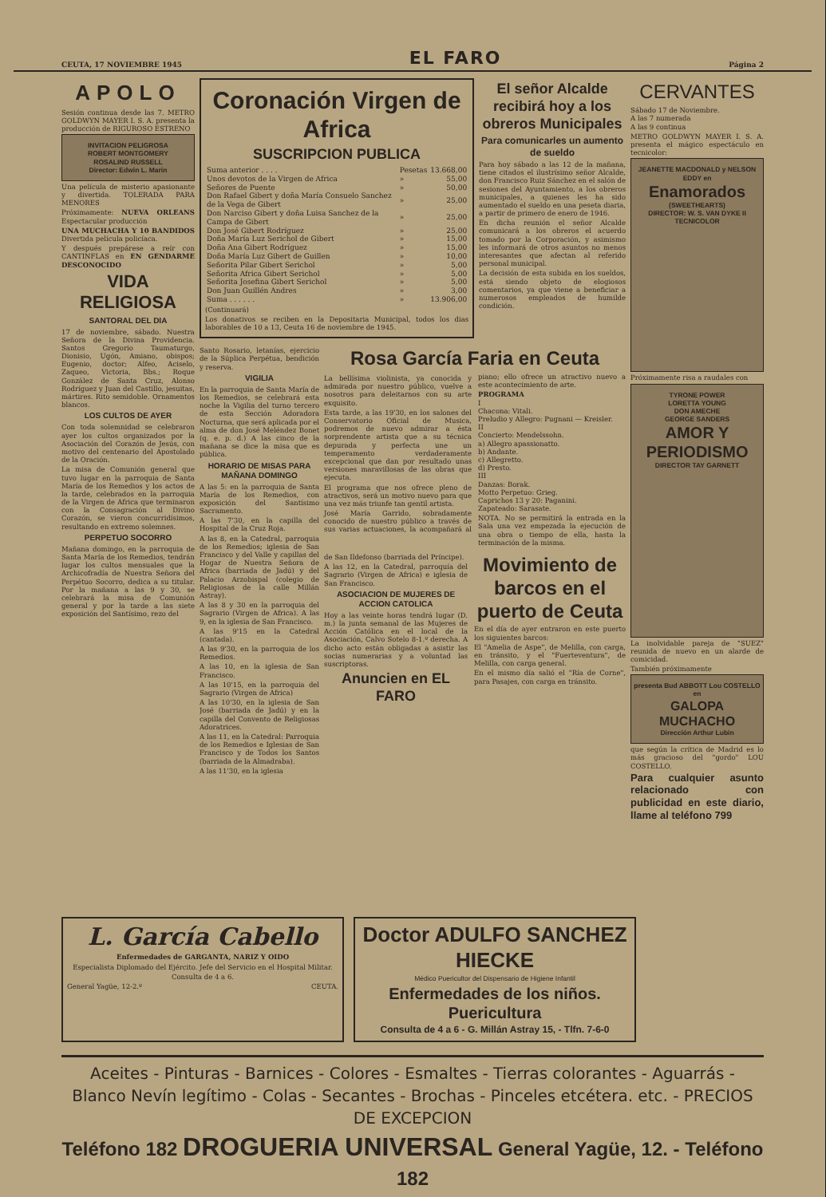CEUTA, 17 NOVIEMBRE 1945 EL FARO Página 2
APOLO
Sesión continua desde las 7. METRO GOLDWYN MAYER I. S. A. presenta la producción de RIGUROSO ESTRENO
INVITACION PELIGROSA
ROBERT MONTGOMERY
ROSALIND RUSSELL
Director: Edwin L. Marin
Una película de misterio apasionante y divertida. TOLERADA PARA MENORES
Próximamente: NUEVA ORLEANS Espectacular producción
UNA MUCHACHA Y 10 BANDIDOS Divertida película policíaca.
Y después prepárese a reír con CANTINFLAS en EN GENDARME DESCONOCIDO
VIDA RELIGIOSA
SANTORAL DEL DIA
17 de noviembre, sábado. Nuestra Señora de la Divina Providencia. Santos Gregorio Taumaturgo, Dionisio, Ugón, Amiano, obispos; Eugenio, doctor; Alfeo, Aciselo, Zaqueo, Victoria, Bbs.; Roque González de Santa Cruz, Alonso Rodríguez y Juan del Castillo, jesuitas, mártires. Rito semidoble. Ornamentos blancos.
LOS CULTOS DE AYER
Con toda solemnidad se celebraron ayer los cultos organizados por la Asociación del Corazón de Jesús, con motivo del centenario del Apostolado de la Oración.
La misa de Comunión general que tuvo lugar en la parroquia de Santa María de los Remedios y los actos de la tarde, celebrados en la parroquia de la Virgen de Africa que terminaron con la Consagración al Divino Corazón, se vieron concurridísimos, resultando en extremo solemnes.
PERPETUO SOCORRO
Mañana domingo, en la parroquia de Santa María de los Remedios, tendrán lugar los cultos mensuales que la Archicofradía de Nuestra Señora del Perpétuo Socorro, dedica a su titular. Por la mañana a las 9 y 30, se celebrará la misa de Comunión general y por la tarde a las siete exposición del Santísimo, rezo del
Coronación Virgen de Africa
SUSCRIPCION PUBLICA
| Suma anterior . . . . | Pesetas | 13.668,00 |
| Unos devotos de la Virgen de Africa | » | 55,00 |
| Señores de Puente | » | 50,00 |
| Don Rafael Gibert y doña María Consuelo Sanchez de la Vega de Gibert | » | 25,00 |
| Don Narciso Gibert y doña Luisa Sanchez de la Campa de Gibert | » | 25,00 |
| Don José Gibert Rodríguez | » | 25,00 |
| Doña María Luz Serichol de Gibert | » | 15,00 |
| Doña Ana Gibert Rodríguez | » | 15,00 |
| Doña María Luz Gibert de Guillen | » | 10,00 |
| Señorita Pilar Gibert Serichol | » | 5,00 |
| Señorita Africa Gibert Serichol | » | 5,00 |
| Señorita Josefina Gibert Serichol | » | 5,00 |
| Don Juan Guillén Andres | » | 3,00 |
| Suma . . . . . . | » | 13.906,00 |
(Continuará)
Los donativos se reciben en la Depositaria Municipal, todos los dias laborables de 10 a 13, Ceuta 16 de noviembre de 1945.
El señor Alcalde recibirá hoy a los obreros Municipales
Para comunicarles un aumento de sueldo
Para hoy sábado a las 12 de la mañana, tiene citados el ilustrísimo señor Alcalde, don Francisco Ruiz Sánchez en el salón de sesiones del Ayuntamiento, a los obreros municipales, a quienes les ha sido aumentado el sueldo en una peseta diaria, a partir de primero de enero de 1946.
En dicha reunión el señor Alcalde comunicará a los obreros el acuerdo tomado por la Corporación, y asimismo les informará de otros asuntos no menos interesantes que afectan al referido personal municipal.
La decisión de esta subida en los sueldos, está siendo objeto de elogiosos comentarios, ya que viene a beneficiar a numerosos empleados de humilde condición.
Santo Rosario, letanías, ejercicio de la Súplica Perpétua, bendición y reserva.
VIGILIA
En la parroquia de Santa María de los Remedios, se celebrará esta noche la Vigilia del turno tercero de esta Sección Adoradora Nocturna, que será aplicada por el alma de don José Meléndez Bonet (q. e. p. d.) A las cinco de la mañana se dice la misa que es pública.
HORARIO DE MISAS PARA MAÑANA DOMINGO
A las 5: en la parroquia de Santa María de los Remedios, con exposición del Santísimo Sacramento.
A las 7'30, en la capilla del Hospital de la Cruz Roja.
A las 8, en la Catedral, parroquia de los Remedios; iglesia de San Francisco y del Valle y capillas del Hogar de Nuestra Señora de Africa (barriada de Jadú) y del Palacio Arzobispal (colegio de Religiosas de la calle Millán Astray).
A las 8 y 30 en la parroquia del Sagrario (Virgen de Africa). A las 9, en la iglesia de San Francisco.
A las 9'15 en la Catedral (cantada).
A las 9'30, en la parroquia de los Remedios.
A las 10, en la iglesia de San Francisco.
A las 10'15, en la parroquia del Sagrario (Virgen de Africa)
A las 10'30, en la iglesia de San José (barriada de Jadú) y en la capilla del Convento de Religiosas Adoratrices.
A las 11, en la Catedral: Parroquia de los Remedios e Iglesias de San Francisco y de Todos los Santos (barriada de la Almadraba).
A las 11'30, en la iglesia
Rosa García Faria en Ceuta
La bellísima violinista, ya conocida y admirada por nuestro público, vuelve a nosotros para deleitarnos con su arte exquisito.
Esta tarde, a las 19'30, en los salones del Conservatorio Oficial de Musica, podremos de nuevo admirar a ésta sorprendente artista que a su técnica depurada y perfecta une un temperamento verdaderamente excepcional que dan por resultado unas versiones maravillosas de las obras que ejecuta.
El programa que nos ofrece pleno de atractivos, será un motivo nuevo para que una vez más triunfe tan gentil artista.
José María Garrido, sobradamente conocido de nuestro público a través de sus varias actuaciones, la acompañará al piano; ello ofrece un atractivo nuevo a este acontecimiento de arte.
PROGRAMA
I
Chacona: Vitali.
Preludio y Allegro: Pugnani — Kreisler.
II
Concierto: Mendelssohn.
a) Allegro apassionatto.
b) Andante.
c) Allegretto.
d) Presto.
III
Danzas: Borak.
Motto Perpetuo: Grieg.
Caprichos 13 y 20: Paganini.
Zapateado: Sarasate.
NOTA. No se permitirá la entrada en la Sala una vez empezada la ejecución de una obra o tiempo de ella, hasta la terminación de la misma.
de San Ildefonso (barriada del Príncipe).
A las 12, en la Catedral, parroquía del Sagrario (Virgen de Africa) e iglesia de San Francisco.
ASOCIACION DE MUJERES DE ACCION CATOLICA
Hoy a las veinte horas tendrá lugar (D. m.) la junta semanal de las Mujeres de Acción Católica en el local de la Asociación, Calvo Sotelo 8-1.º derecha. A dicho acto están obligadas a asistir las socias numerarias y a voluntad las suscriptoras.
Anuncien en EL FARO
Movimiento de barcos en el puerto de Ceuta
En el día de ayer entraron en este puerto los siguientes barcos:
El "Amelia de Aspe", de Melilla, con carga, en tránsito, y el "Fuerteventura", de Melilla, con carga general.
En el mismo día salió el "Ría de Corne", para Pasajes, con carga en tránsito.
CERVANTES
Sábado 17 de Noviembre.
A las 7 numerada
A las 9 continua
METRO GOLDWYN MAYER I. S. A. presenta el mágico espectáculo en tecnicolor:
JEANETTE MACDONALD y NELSON EDDY en
Enamorados
(SWEETHEARTS)
DIRECTOR: W. S. VAN DYKE II
TECNICOLOR
Próximamente risa a raudales con
TYRONE POWER
LORETTA YOUNG
DON AMECHE
GEORGE SANDERS
AMOR Y PERIODISMO
DIRECTOR TAY GARNETT
La inolvidable pareja de "SUEZ" reunida de nuevo en un alarde de comicidad.
También próximamente
presenta Bud ABBOTT Lou COSTELLO en
GALOPA MUCHACHO
Dirección Arthur Lubin
que según la crítica de Madrid es lo más gracioso del "gordo" LOU COSTELLO.
Para cualquier asunto relacionado con publicidad en este diario, llame al teléfono 799
L. García Cabello
Enfermedades de GARGANTA, NARIZ Y OIDO
Especialista Diplomado del Ejército. Jefe del Servicio en el Hospital Militar.
Consulta de 4 a 6.
General Yagüe, 12-2.º CEUTA.
Doctor ADULFO SANCHEZ HIECKE
Médico Puericultor del Dispensario de Higiene Infantil
Enfermedades de los niños. Puericultura
Consulta de 4 a 6 - G. Millán Astray 15, - Tlfn. 7-6-0
Aceites - Pinturas - Barnices - Colores - Esmaltes - Tierras colorantes - Aguarrás - Blanco Nevín legítimo - Colas - Secantes - Brochas - Pinceles etcétera. etc. - PRECIOS DE EXCEPCION
Teléfono 182 DROGUERIA UNIVERSAL General Yagüe, 12. - Teléfono 182